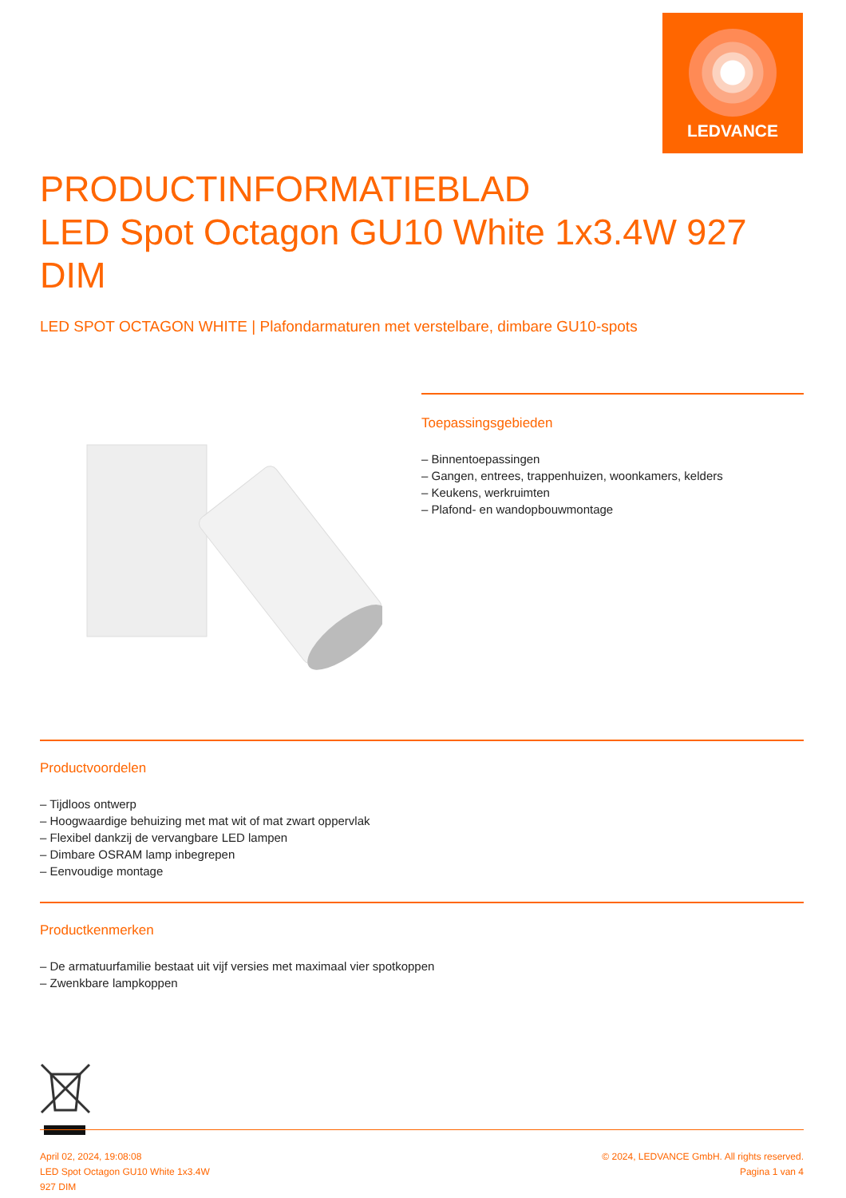LEDVANCE
PRODUCTINFORMATIEBLAD
LED Spot Octagon GU10 White 1x3.4W 927 DIM
LED SPOT OCTAGON WHITE | Plafondarmaturen met verstelbare, dimbare GU10-spots
Toepassingsgebieden
– Binnentoepassingen
– Gangen, entrees, trappenhuizen, woonkamers, kelders
– Keukens, werkruimten
– Plafond- en wandopbouwmontage
Productvoordelen
– Tijdloos ontwerp
– Hoogwaardige behuizing met mat wit of mat zwart oppervlak
– Flexibel dankzij de vervangbare LED lampen
– Dimbare OSRAM lamp inbegrepen
– Eenvoudige montage
Productkenmerken
– De armatuurfamilie bestaat uit vijf versies met maximaal vier spotkoppen
– Zwenkbare lampkoppen
April 02, 2024, 19:08:08
LED Spot Octagon GU10 White 1x3.4W
927 DIM
© 2024, LEDVANCE GmbH. All rights reserved.
Pagina 1 van 4